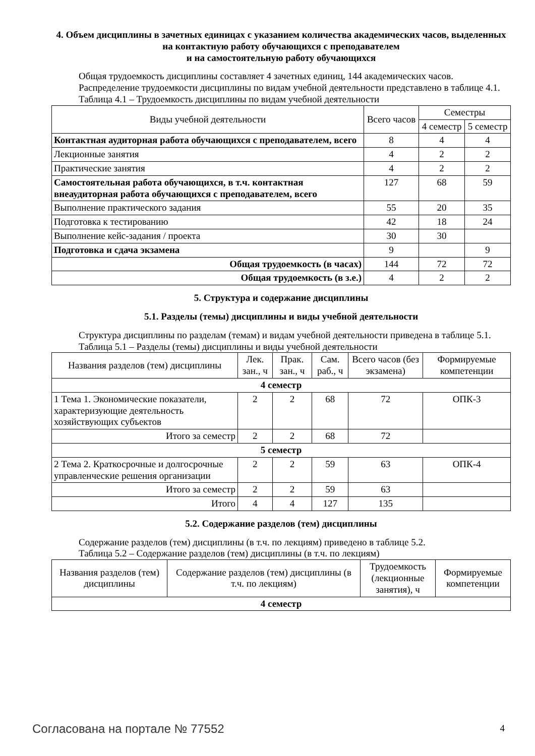4. Объем дисциплины в зачетных единицах с указанием количества академических часов, выделенных на контактную работу обучающихся с преподавателем
и на самостоятельную работу обучающихся
Общая трудоемкость дисциплины составляет 4 зачетных единиц, 144 академических часов.
Распределение трудоемкости дисциплины по видам учебной деятельности представлено в таблице 4.1.
Таблица 4.1 – Трудоемкость дисциплины по видам учебной деятельности
| Виды учебной деятельности | Всего часов | Семестры | |
| --- | --- | --- | --- |
| | | 4 семестр | 5 семестр |
| Контактная аудиторная работа обучающихся с преподавателем, всего | 8 | 4 | 4 |
| Лекционные занятия | 4 | 2 | 2 |
| Практические занятия | 4 | 2 | 2 |
| Самостоятельная работа обучающихся, в т.ч. контактная внеаудиторная работа обучающихся с преподавателем, всего | 127 | 68 | 59 |
| Выполнение практического задания | 55 | 20 | 35 |
| Подготовка к тестированию | 42 | 18 | 24 |
| Выполнение кейс-задания / проекта | 30 | 30 | |
| Подготовка и сдача экзамена | 9 | | 9 |
| Общая трудоемкость (в часах) | 144 | 72 | 72 |
| Общая трудоемкость (в з.е.) | 4 | 2 | 2 |
5. Структура и содержание дисциплины
5.1. Разделы (темы) дисциплины и виды учебной деятельности
Структура дисциплины по разделам (темам) и видам учебной деятельности приведена в таблице 5.1.
Таблица 5.1 – Разделы (темы) дисциплины и виды учебной деятельности
| Названия разделов (тем) дисциплины | Лек. зан., ч | Прак. зан., ч | Сам. раб., ч | Всего часов (без экзамена) | Формируемые компетенции |
| --- | --- | --- | --- | --- | --- |
| 4 семестр | | | | | |
| 1 Тема 1. Экономические показатели, характеризующие деятельность хозяйствующих субъектов | 2 | 2 | 68 | 72 | ОПК-3 |
| Итого за семестр | 2 | 2 | 68 | 72 | |
| 5 семестр | | | | | |
| 2 Тема 2. Краткосрочные и долгосрочные управленческие решения организации | 2 | 2 | 59 | 63 | ОПК-4 |
| Итого за семестр | 2 | 2 | 59 | 63 | |
| Итого | 4 | 4 | 127 | 135 | |
5.2. Содержание разделов (тем) дисциплины
Содержание разделов (тем) дисциплины (в т.ч. по лекциям) приведено в таблице 5.2.
Таблица 5.2 – Содержание разделов (тем) дисциплины (в т.ч. по лекциям)
| Названия разделов (тем) дисциплины | Содержание разделов (тем) дисциплины (в т.ч. по лекциям) | Трудоемкость (лекционные занятия), ч | Формируемые компетенции |
| --- | --- | --- | --- |
| 4 семестр | | | |
Согласована на портале № 77552 4